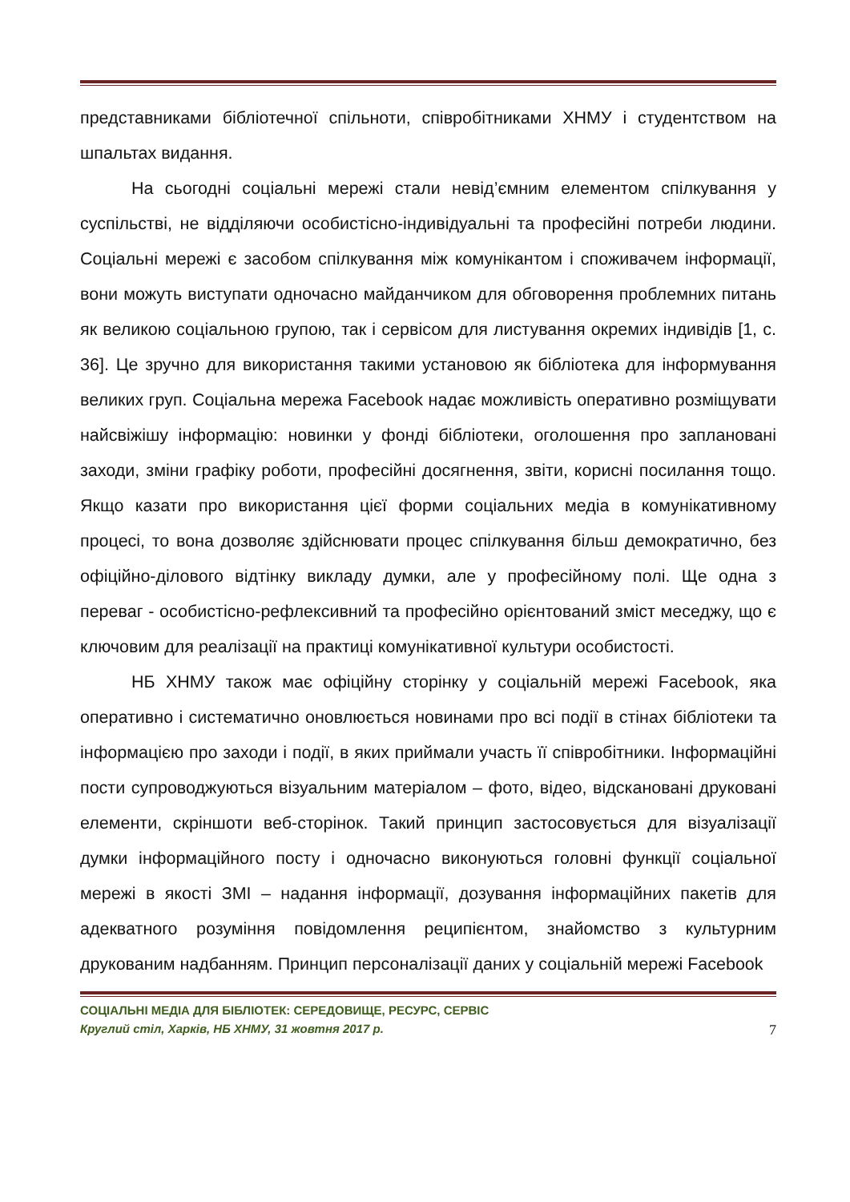представниками бібліотечної спільноти, співробітниками ХНМУ і студентством на шпальтах видання.
На сьогодні соціальні мережі стали невід’ємним елементом спілкування у суспільстві, не відділяючи особистісно-індивідуальні та професійні потреби людини. Соціальні мережі є засобом спілкування між комунікантом і споживачем інформації, вони можуть виступати одночасно майданчиком для обговорення проблемних питань як великою соціальною групою, так і сервісом для листування окремих індивідів [1, с. 36]. Це зручно для використання такими установою як бібліотека для інформування великих груп. Соціальна мережа Facebook надає можливість оперативно розміщувати найсвіжішу інформацію: новинки у фонді бібліотеки, оголошення про заплановані заходи, зміни графіку роботи, професійні досягнення, звіти, корисні посилання тощо. Якщо казати про використання цієї форми соціальних медіа в комунікативному процесі, то вона дозволяє здійснювати процес спілкування більш демократично, без офіційно-ділового відтінку викладу думки, але у професійному полі. Ще одна з переваг - особистісно-рефлексивний та професійно орієнтований зміст меседжу, що є ключовим для реалізації на практиці комунікативної культури особистості.
НБ ХНМУ також має офіційну сторінку у соціальній мережі Facebook, яка оперативно і систематично оновлюється новинами про всі події в стінах бібліотеки та інформацією про заходи і події, в яких приймали участь її співробітники. Інформаційні пости супроводжуються візуальним матеріалом – фото, відео, відскановані друковані елементи, скріншоти веб-сторінок. Такий принцип застосовується для візуалізації думки інформаційного посту і одночасно виконуються головні функції соціальної мережі в якості ЗМІ – надання інформації, дозування інформаційних пакетів для адекватного розуміння повідомлення реципієнтом, знайомство з культурним друкованим надбанням. Принцип персоналізації даних у соціальній мережі Facebook
СОЦІАЛЬНІ МЕДІА ДЛЯ БІБЛІОТЕК: СЕРЕДОВИЩЕ, РЕСУРС, СЕРВІС
Круглий стіл, Харків, НБ ХНМУ, 31 жовтня 2017 р. 7